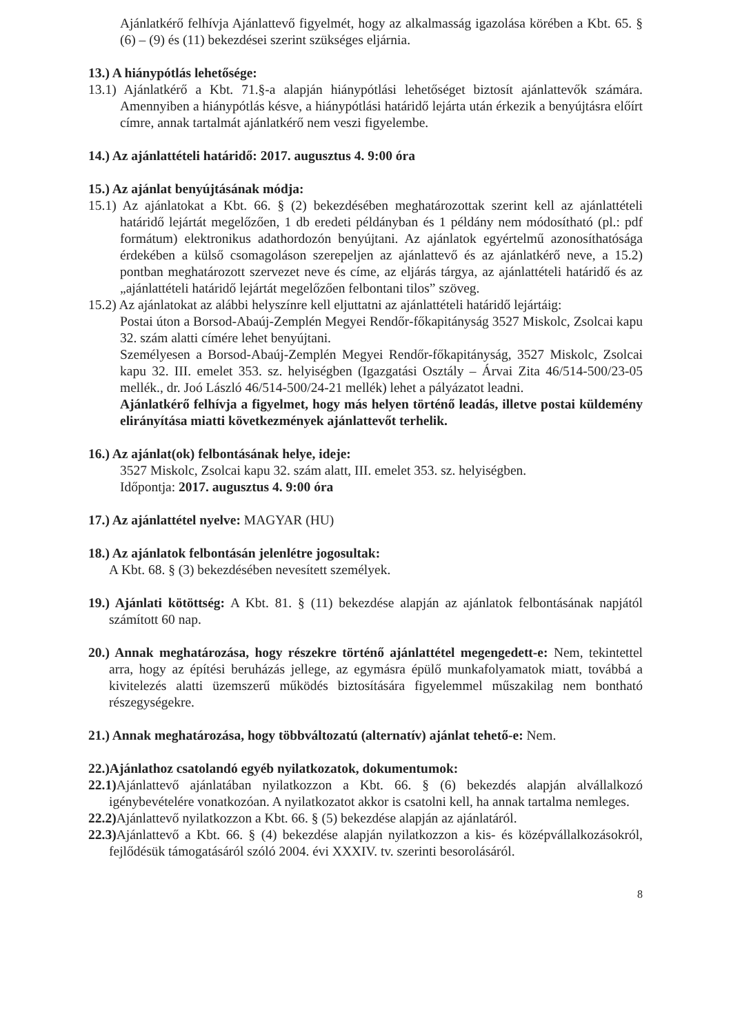Ajánlatkérő felhívja Ajánlattevő figyelmét, hogy az alkalmasság igazolása körében a Kbt. 65. § (6) – (9) és (11) bekezdései szerint szükséges eljárnia.
13.) A hiánypótlás lehetősége:
13.1) Ajánlatkérő a Kbt. 71.§-a alapján hiánypótlási lehetőséget biztosít ajánlattevők számára. Amennyiben a hiánypótlás késve, a hiánypótlási határidő lejárta után érkezik a benyújtásra előírt címre, annak tartalmát ajánlatkérő nem veszi figyelembe.
14.) Az ajánlattételi határidő: 2017. augusztus 4. 9:00 óra
15.) Az ajánlat benyújtásának módja:
15.1) Az ajánlatokat a Kbt. 66. § (2) bekezdésében meghatározottak szerint kell az ajánlattételi határidő lejártát megelőzően, 1 db eredeti példányban és 1 példány nem módosítható (pl.: pdf formátum) elektronikus adathordozón benyújtani. Az ajánlatok egyértelmű azonosíthatósága érdekében a külső csomagoláson szerepeljen az ajánlattevő és az ajánlatkérő neve, a 15.2) pontban meghatározott szervezet neve és címe, az eljárás tárgya, az ajánlattételi határidő és az „ajánlattételi határidő lejártát megelőzően felbontani tilos” szöveg.
15.2) Az ajánlatokat az alábbi helyszínre kell eljuttatni az ajánlattételi határidő lejártáig:
Postai úton a Borsod-Abaúj-Zemplén Megyei Rendőr-főkapitányság 3527 Miskolc, Zsolcai kapu 32. szám alatti címére lehet benyújtani.
Személyesen a Borsod-Abaúj-Zemplén Megyei Rendőr-főkapitányság, 3527 Miskolc, Zsolcai kapu 32. III. emelet 353. sz. helyiségben (Igazgatási Osztály – Árvai Zita 46/514-500/23-05 mellék., dr. Joó László 46/514-500/24-21 mellék) lehet a pályázatot leadni.
Ajánlatkérő felhívja a figyelmet, hogy más helyen történő leadás, illetve postai küldemény elirányítása miatti következmények ajánlattevőt terhelik.
16.) Az ajánlat(ok) felbontásának helye, ideje:
3527 Miskolc, Zsolcai kapu 32. szám alatt, III. emelet 353. sz. helyiségben.
Időpontja: 2017. augusztus 4. 9:00 óra
17.) Az ajánlattétel nyelve: MAGYAR (HU)
18.) Az ajánlatok felbontásán jelenlétre jogosultak:
A Kbt. 68. § (3) bekezdésében nevesített személyek.
19.) Ajánlati kötöttség: A Kbt. 81. § (11) bekezdése alapján az ajánlatok felbontásának napjától számított 60 nap.
20.) Annak meghatározása, hogy részekre történő ajánlattétel megengedett-e: Nem, tekintettel arra, hogy az építési beruházás jellege, az egymásra épülő munkafolyamatok miatt, továbbá a kivitelezés alatti üzemszerű működés biztosítására figyelemmel műszakilag nem bontható részegységekre.
21.) Annak meghatározása, hogy többváltozatú (alternatív) ajánlat tehető-e: Nem.
22.)Ajánlathoz csatolandó egyéb nyilatkozatok, dokumentumok:
22.1) Ajánlattevő ajánlatában nyilatkozzon a Kbt. 66. § (6) bekezdés alapján alvállalkozó igénybevételére vonatkozóan. A nyilatkozatot akkor is csatolni kell, ha annak tartalma nemleges.
22.2) Ajánlattevő nyilatkozzon a Kbt. 66. § (5) bekezdése alapján az ajánlatáról.
22.3) Ajánlattevő a Kbt. 66. § (4) bekezdése alapján nyilatkozzon a kis- és középvállalkozásokról, fejlődésük támogatásáról szóló 2004. évi XXXIV. tv. szerinti besorolásáról.
8